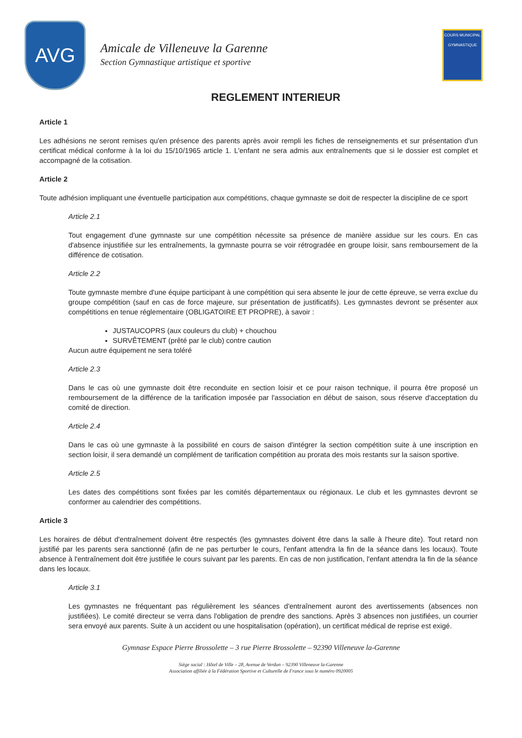AVG
Amicale de Villeneuve la Garenne
Section Gymnastique artistique et sportive
COURS MUNICIPAL GYMNASTIQUE
REGLEMENT INTERIEUR
Article 1
Les adhésions ne seront remises qu'en présence des parents après avoir rempli les fiches de renseignements et sur présentation d'un certificat médical conforme à la loi du 15/10/1965 article 1. L'enfant ne sera admis aux entraînements que si le dossier est complet et accompagné de la cotisation.
Article 2
Toute adhésion impliquant une éventuelle participation aux compétitions, chaque gymnaste se doit de respecter la discipline de ce sport
Article 2.1
Tout engagement d'une gymnaste sur une compétition nécessite sa présence de manière assidue sur les cours. En cas d'absence injustifiée sur les entraînements, la gymnaste pourra se voir rétrogradée en groupe loisir, sans remboursement de la différence de cotisation.
Article 2.2
Toute gymnaste membre d'une équipe participant à une compétition qui sera absente le jour de cette épreuve, se verra exclue du groupe compétition (sauf en cas de force majeure, sur présentation de justificatifs). Les gymnastes devront se présenter aux compétitions en tenue réglementaire (OBLIGATOIRE ET PROPRE), à savoir :
JUSTAUCOPRS (aux couleurs du club) + chouchou
SURVÊTEMENT (prêté par le club) contre caution
Aucun autre équipement ne sera toléré
Article 2.3
Dans le cas où une gymnaste doit être reconduite en section loisir et ce pour raison technique, il pourra être proposé un remboursement de la différence de la tarification imposée par l'association en début de saison, sous réserve d'acceptation du comité de direction.
Article 2.4
Dans le cas où une gymnaste à la possibilité en cours de saison d'intégrer la section compétition suite à une inscription en section loisir, il sera demandé un complément de tarification compétition au prorata des mois restants sur la saison sportive.
Article 2.5
Les dates des compétitions sont fixées par les comités départementaux ou régionaux. Le club et les gymnastes devront se conformer au calendrier des compétitions.
Article 3
Les horaires de début d'entraînement doivent être respectés (les gymnastes doivent être dans la salle à l'heure dite). Tout retard non justifié par les parents sera sanctionné (afin de ne pas perturber le cours, l'enfant attendra la fin de la séance dans les locaux). Toute absence à l'entraînement doit être justifiée le cours suivant par les parents. En cas de non justification, l'enfant attendra la fin de la séance dans les locaux.
Article 3.1
Les gymnastes ne fréquentant pas régulièrement les séances d'entraînement auront des avertissements (absences non justifiées). Le comité directeur se verra dans l'obligation de prendre des sanctions. Après 3 absences non justifiées, un courrier sera envoyé aux parents. Suite à un accident ou une hospitalisation (opération), un certificat médical de reprise est exigé.
Gymnase Espace Pierre Brossolette – 3 rue Pierre Brossolette – 92390 Villeneuve la-Garenne
Siège social : Hôtel de Ville – 28, Avenue de Verdun – 92390 Villeneuve la-Garenne
Association affiliée à la Fédération Sportive et Culturelle de France sous le numéro 0920005